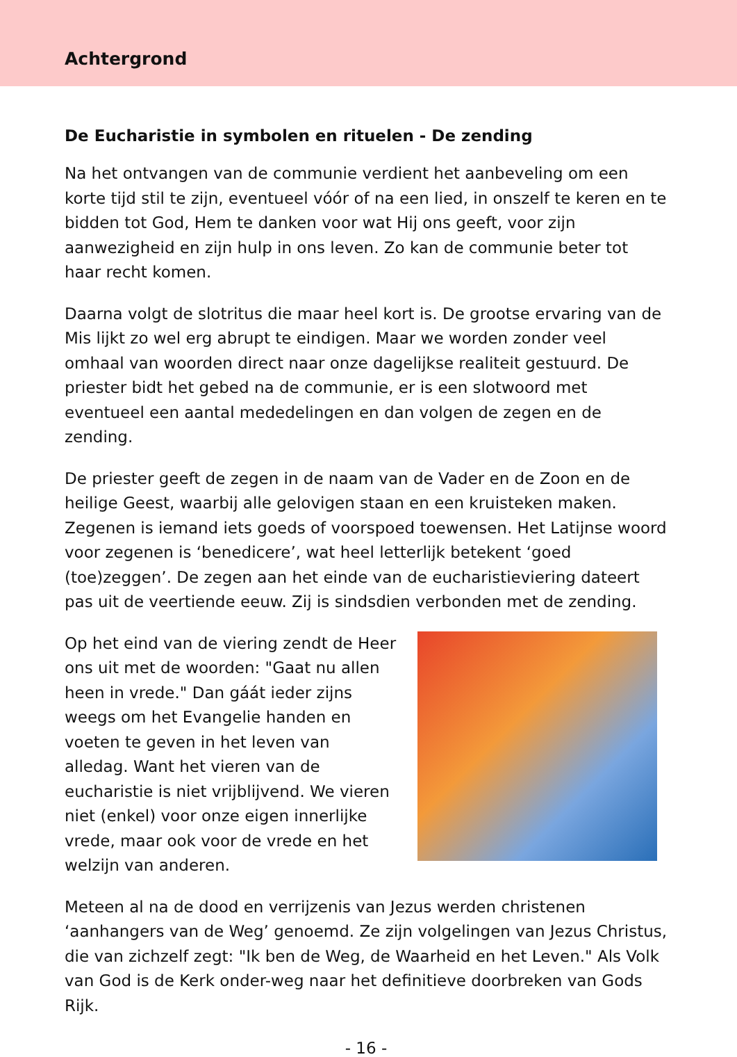Achtergrond
De Eucharistie in symbolen en rituelen - De zending
Na het ontvangen van de communie verdient het aanbeveling om een korte tijd stil te zijn, eventueel vóór of na een lied, in onszelf te keren en te bidden tot God, Hem te danken voor wat Hij ons geeft, voor zijn aanwezigheid en zijn hulp in ons leven. Zo kan de communie beter tot haar recht komen.
Daarna volgt de slotritus die maar heel kort is. De grootse ervaring van de Mis lijkt zo wel erg abrupt te eindigen. Maar we worden zonder veel omhaal van woorden direct naar onze dagelijkse realiteit gestuurd. De priester bidt het gebed na de communie, er is een slotwoord met eventueel een aantal mededelingen en dan volgen de zegen en de zending.
De priester geeft de zegen in de naam van de Vader en de Zoon en de heilige Geest, waarbij alle gelovigen staan en een kruisteken maken. Zegenen is iemand iets goeds of voorspoed toewensen. Het Latijnse woord voor zegenen is ‘benedicere’, wat heel letterlijk betekent ‘goed (toe)zeggen’. De zegen aan het einde van de eucharistieviering dateert pas uit de veertiende eeuw. Zij is sindsdien verbonden met de zending.
Op het eind van de viering zendt de Heer ons uit met de woorden: "Gaat nu allen heen in vrede." Dan gáát ieder zijns weegs om het Evangelie handen en voeten te geven in het leven van alledag. Want het vieren van de eucharistie is niet vrijblijvend. We vieren niet (enkel) voor onze eigen innerlijke vrede, maar ook voor de vrede en het welzijn van anderen.
Meteen al na de dood en verrijzenis van Jezus werden christenen ‘aanhangers van de Weg’ genoemd. Ze zijn volgelingen van Jezus Christus, die van zichzelf zegt: "Ik ben de Weg, de Waarheid en het Leven." Als Volk van God is de Kerk onder-weg naar het definitieve doorbreken van Gods Rijk.
- 16 -